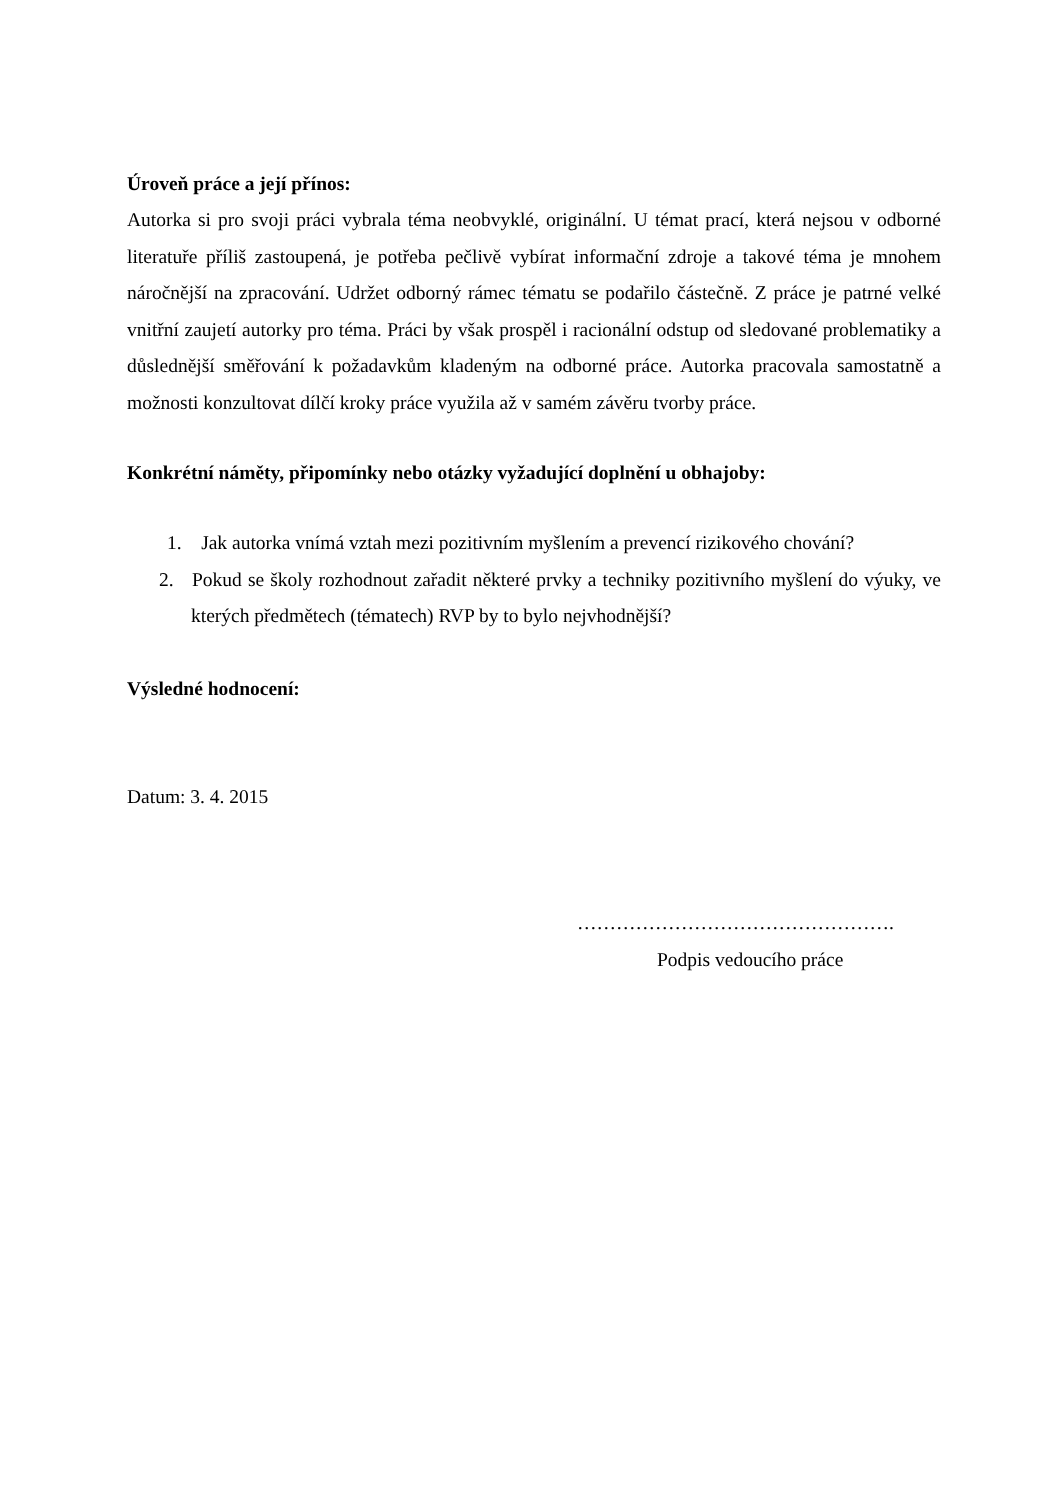Úroveň práce a její přínos:
Autorka si pro svoji práci vybrala téma neobvyklé, originální. U témat prací, která nejsou v odborné literatuře příliš zastoupená, je potřeba pečlivě vybírat informační zdroje a takové téma je mnohem náročnější na zpracování. Udržet odborný rámec tématu se podařilo částečně. Z práce je patrné velké vnitřní zaujetí autorky pro téma. Práci by však prospěl i racionální odstup od sledované problematiky a důslednější směřování k požadavkům kladeným na odborné práce. Autorka pracovala samostatně a možnosti konzultovat dílčí kroky práce využila až v samém závěru tvorby práce.
Konkrétní náměty, připomínky nebo otázky vyžadující doplnění u obhajoby:
1. Jak autorka vnímá vztah mezi pozitivním myšlením a prevencí rizikového chování?
2. Pokud se školy rozhodnout zařadit některé prvky a techniky pozitivního myšlení do výuky, ve kterých předmětech (tématech) RVP by to bylo nejvhodnější?
Výsledné hodnocení:
Datum: 3. 4. 2015
………………………………………….
Podpis vedoucího práce